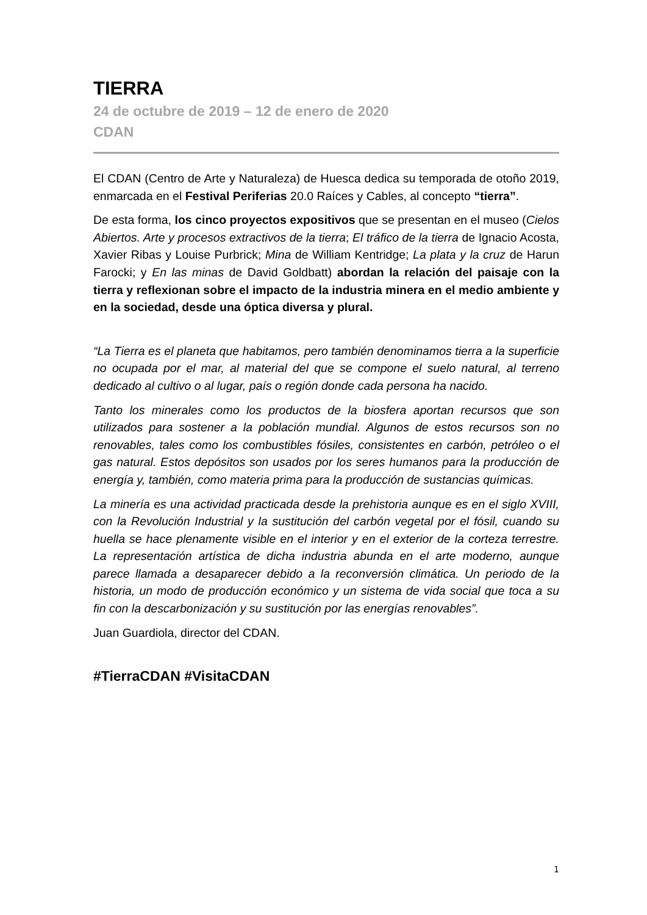TIERRA
24 de octubre de 2019 – 12 de enero de 2020
CDAN
El CDAN (Centro de Arte y Naturaleza) de Huesca dedica su temporada de otoño 2019, enmarcada en el Festival Periferias 20.0 Raíces y Cables, al concepto “tierra”.
De esta forma, los cinco proyectos expositivos que se presentan en el museo (Cielos Abiertos. Arte y procesos extractivos de la tierra; El tráfico de la tierra de Ignacio Acosta, Xavier Ribas y Louise Purbrick; Mina de William Kentridge; La plata y la cruz de Harun Farocki; y En las minas de David Goldbatt) abordan la relación del paisaje con la tierra y reflexionan sobre el impacto de la industria minera en el medio ambiente y en la sociedad, desde una óptica diversa y plural.
“La Tierra es el planeta que habitamos, pero también denominamos tierra a la superficie no ocupada por el mar, al material del que se compone el suelo natural, al terreno dedicado al cultivo o al lugar, país o región donde cada persona ha nacido.
Tanto los minerales como los productos de la biosfera aportan recursos que son utilizados para sostener a la población mundial. Algunos de estos recursos son no renovables, tales como los combustibles fósiles, consistentes en carbón, petróleo o el gas natural. Estos depósitos son usados por los seres humanos para la producción de energía y, también, como materia prima para la producción de sustancias químicas.
La minería es una actividad practicada desde la prehistoria aunque es en el siglo XVIII, con la Revolución Industrial y la sustitución del carbón vegetal por el fósil, cuando su huella se hace plenamente visible en el interior y en el exterior de la corteza terrestre. La representación artística de dicha industria abunda en el arte moderno, aunque parece llamada a desaparecer debido a la reconversión climática. Un periodo de la historia, un modo de producción económico y un sistema de vida social que toca a su fin con la descarbonización y su sustitución por las energías renovables”.
Juan Guardiola, director del CDAN.
#TierraCDAN #VisitaCDAN
1